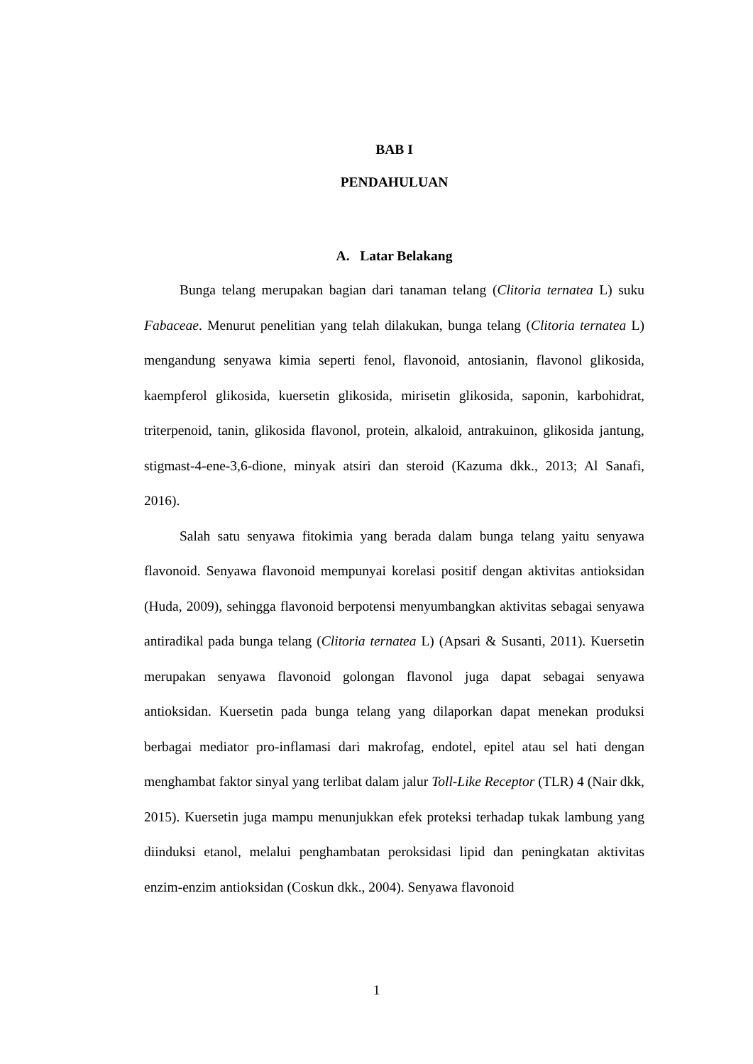BAB I
PENDAHULUAN
A. Latar Belakang
Bunga telang merupakan bagian dari tanaman telang (Clitoria ternatea L) suku Fabaceae. Menurut penelitian yang telah dilakukan, bunga telang (Clitoria ternatea L) mengandung senyawa kimia seperti fenol, flavonoid, antosianin, flavonol glikosida, kaempferol glikosida, kuersetin glikosida, mirisetin glikosida, saponin, karbohidrat, triterpenoid, tanin, glikosida flavonol, protein, alkaloid, antrakuinon, glikosida jantung, stigmast-4-ene-3,6-dione, minyak atsiri dan steroid (Kazuma dkk., 2013; Al Sanafi, 2016).
Salah satu senyawa fitokimia yang berada dalam bunga telang yaitu senyawa flavonoid. Senyawa flavonoid mempunyai korelasi positif dengan aktivitas antioksidan (Huda, 2009), sehingga flavonoid berpotensi menyumbangkan aktivitas sebagai senyawa antiradikal pada bunga telang (Clitoria ternatea L) (Apsari & Susanti, 2011). Kuersetin merupakan senyawa flavonoid golongan flavonol juga dapat sebagai senyawa antioksidan. Kuersetin pada bunga telang yang dilaporkan dapat menekan produksi berbagai mediator pro-inflamasi dari makrofag, endotel, epitel atau sel hati dengan menghambat faktor sinyal yang terlibat dalam jalur Toll-Like Receptor (TLR) 4 (Nair dkk, 2015). Kuersetin juga mampu menunjukkan efek proteksi terhadap tukak lambung yang diinduksi etanol, melalui penghambatan peroksidasi lipid dan peningkatan aktivitas enzim-enzim antioksidan (Coskun dkk., 2004). Senyawa flavonoid
1